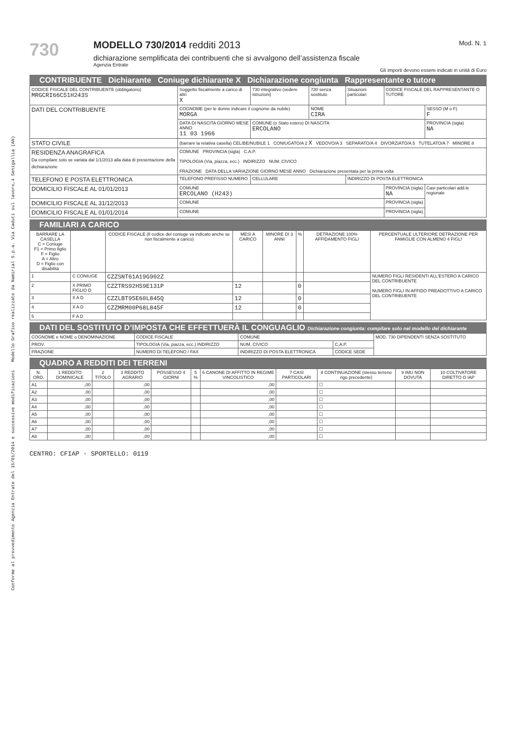Conforme al provvedimento Agenzia Entrate del 15/01/2014 e successive modificazioni Modello Grafico realizzato da Namirial S.p.a. Via Caduti sul lavoro,4 Senigallia (AN)
730
MODELLO 730/2014 redditi 2013
dichiarazione semplificata dei contribuenti che si avvalgono dell’assistenza fiscale
Agenzia Entrate
Mod. N. 1
Gli importi devono essere indicati in unità di Euro
CONTRIBUENTE Dichiarante Coniuge dichiarante X Dichiarazione congiunta Rappresentante o tutore
| CODICE FISCALE DEL CONTRIBUENTE (obbligatorio) MRGCRI66C51H243S | | Soggetto fiscalmente a carico di altri X | 730 integrativo (vedere istruzioni) | 730 senza sostituto | Situazioni particolari | CODICE FISCALE DEL RAPPRESENTANTE O TUTORE | |
| DATI DEL CONTRIBUENTE | COGNOME (per le donne indicare il cognome da nubile) MORGA | | | NOME CIRA | | | SESSO (M o F) F |
| | DATA DI NASCITA GIORNO MESE ANNO 11 03 1966 | | COMUNE (o Stato estero) DI NASCITA ERCOLANO | | | | PROVINCIA (sigla) NA |
| STATO CIVILE | (barrare la relativa casella) CELIBE/NUBILE 1 CONIUGATO/A 2 X VEDOVO/A 3 SEPARATO/A 4 DIVORZIATO/A 5 TUTELATO/A 7 MINORE 8 | | | | | | |
| RESIDENZA ANAGRAFICA Da compilare solo se variata dal 1/1/2013 alla data di presentazione della dichiarazione | COMUNE PROVINCIA (sigla) C.A.P. TIPOLOGIA (Via, piazza, ecc.) INDIRIZZO NUM. CIVICO FRAZIONE DATA DELLA VARIAZIONE GIORNO MESE ANNO Dichiarazione presentata per la prima volta | | | | | | |
| TELEFONO E POSTA ELETTRONICA | TELEFONO PREFISSO NUMERO | | CELLULARE | | INDIRIZZO DI POSTA ELETTRONICA | | |
| DOMICILIO FISCALE AL 01/01/2013 | COMUNE ERCOLANO (H243) | | | | | PROVINCIA (sigla) NA | Casi particolari add.le regionale |
| DOMICILIO FISCALE AL 31/12/2013 | COMUNE | | | | | PROVINCIA (sigla) | |
| DOMICILIO FISCALE AL 01/01/2014 | COMUNE | | | | | PROVINCIA (sigla) | |
FAMILIARI A CARICO
| BARRARE LA CASELLA C = Coniuge F1 = Primo figlio F = Figlio A = Altro D = Figlio con disabilità | | CODICE FISCALE (Il codice del coniuge va indicato anche se non fiscalmente a carico) | MESI A CARICO | MINORE DI 3 ANNI | % | DETRAZIONE 100% AFFIDAMENTO FIGLI | PERCENTUALE ULTERIORE DETRAZIONE PER FAMIGLIE CON ALMENO 4 FIGLI |
| --- | --- | --- | --- | --- | --- | --- | --- |
| 1 | C CONIUGE | CZZSNT61A19G902Z | | | | | NUMERO FIGLI RESIDENTI ALL'ESTERO A CARICO DEL CONTRIBUENTE NUMERO FIGLI IN AFFIDO PREADOTTIVO A CARICO DEL CONTRIBUENTE |
| 2 | X PRIMO FIGLIO D | CZZTRS92H59E131P | 12 | | 0 | | |
| 3 | X A D | CZZLBT95E60L845Q | 12 | | 0 | | |
| 4 | X A D | CZZMRM00P68L845F | 12 | | 0 | | |
| 5 | F A D | | | | | | |
DATI DEL SOSTITUTO D’IMPOSTA CHE EFFETTUERÀ IL CONGUAGLIO Dichiarazione congiunta: compilare solo nel modello del dichiarante
| COGNOME e NOME o DENOMINAZIONE | | CODICE FISCALE | COMUNE | | MOD. 730 DIPENDENTI SENZA SOSTITUTO |
| PROV. | TIPOLOGIA (Via, piazza, ecc.) INDIRIZZO | | NUM. CIVICO | C.A.P. | |
| FRAZIONE | | NUMERO DI TELEFONO / FAX | INDIRIZZO DI POSTA ELETTRONICA | CODICE SEDE | |
QUADRO A REDDITI DEI TERRENI
| N. ORD. | 1 REDDITO DOMINICALE | 2 TITOLO | 3 REDDITO AGRARIO | POSSESSO 4 GIORNI | 5 % | 6 CANONE DI AFFITTO IN REGIME VINCOLISTICO | 7 CASI PARTICOLARI | 8 CONTINUAZIONE (stesso terreno rigo precedente) | 9 IMU NON DOVUTA | 10 COLTIVATORE DIRETTO O IAP |
| --- | --- | --- | --- | --- | --- | --- | --- | --- | --- | --- |
| A1 | ,00 | | ,00 | | | ,00 | | ☐ | | |
| A2 | ,00 | | ,00 | | | ,00 | | ☐ | | |
| A3 | ,00 | | ,00 | | | ,00 | | ☐ | | |
| A4 | ,00 | | ,00 | | | ,00 | | ☐ | | |
| A5 | ,00 | | ,00 | | | ,00 | | ☐ | | |
| A6 | ,00 | | ,00 | | | ,00 | | ☐ | | |
| A7 | ,00 | | ,00 | | | ,00 | | ☐ | | |
| A8 | ,00 | | ,00 | | | ,00 | | ☐ | | |
CENTRO: CFIAP - SPORTELLO: 0119